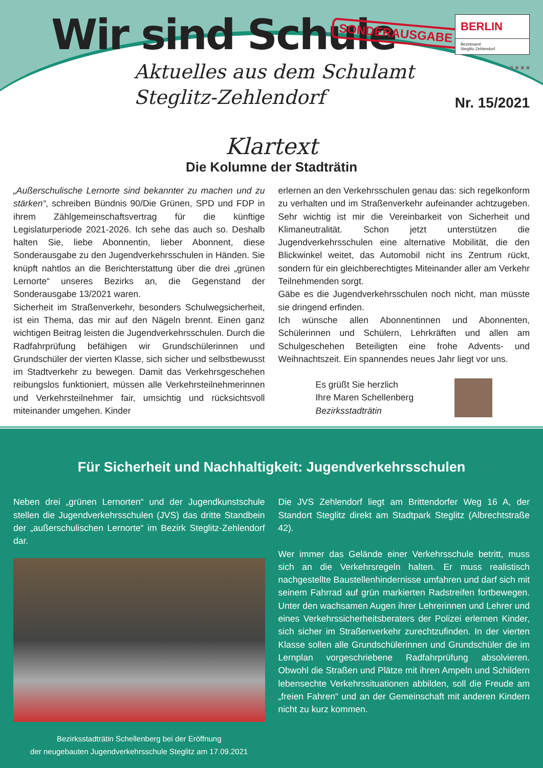Wir sind Schule SONDERAUSGABE
Aktuelles aus dem Schulamt
Steglitz-Zehlendorf
BERLIN
Bezirksamt
Steglitz-Zehlendorf
■ ■ ■ ■
Nr. 15/2021
Klartext
Die Kolumne der Stadträtin
„Außerschulische Lernorte sind bekannter zu machen und zu stärken“, schreiben Bündnis 90/Die Grünen, SPD und FDP in ihrem Zählgemeinschaftsvertrag für die künftige Legislaturperiode 2021-2026. Ich sehe das auch so. Deshalb halten Sie, liebe Abonnentin, lieber Abonnent, diese Sonderausgabe zu den Jugendverkehrsschulen in Händen. Sie knüpft nahtlos an die Berichterstattung über die drei „grünen Lernorte“ unseres Bezirks an, die Gegenstand der Sonderausgabe 13/2021 waren.
Sicherheit im Straßenverkehr, besonders Schulwegsicherheit, ist ein Thema, das mir auf den Nägeln brennt. Einen ganz wichtigen Beitrag leisten die Jugendverkehrsschulen. Durch die Radfahrprüfung befähigen wir Grundschülerinnen und Grundschüler der vierten Klasse, sich sicher und selbstbewusst im Stadtverkehr zu bewegen. Damit das Verkehrsgeschehen reibungslos funktioniert, müssen alle Verkehrsteilnehmerinnen und Verkehrsteilnehmer fair, umsichtig und rücksichtsvoll miteinander umgehen. Kinder
erlernen an den Verkehrsschulen genau das: sich regelkonform zu verhalten und im Straßenverkehr aufeinander achtzugeben. Sehr wichtig ist mir die Vereinbarkeit von Sicherheit und Klimaneutralität. Schon jetzt unterstützen die Jugendverkehrsschulen eine alternative Mobilität, die den Blickwinkel weitet, das Automobil nicht ins Zentrum rückt, sondern für ein gleichberechtigtes Miteinander aller am Verkehr Teilnehmenden sorgt.
Gäbe es die Jugendverkehrsschulen noch nicht, man müsste sie dringend erfinden.
Ich wünsche allen Abonnentinnen und Abonnenten, Schülerinnen und Schülern, Lehrkräften und allen am Schulgeschehen Beteiligten eine frohe Advents- und Weihnachtszeit. Ein spannendes neues Jahr liegt vor uns.
Es grüßt Sie herzlich
Ihre Maren Schellenberg
Bezirksstadträtin
Für Sicherheit und Nachhaltigkeit: Jugendverkehrsschulen
Neben drei „grünen Lernorten“ und der Jugendkunstschule stellen die Jugendverkehrsschulen (JVS) das dritte Standbein der „außerschulischen Lernorte“ im Bezirk Steglitz-Zehlendorf dar.
Bezirksstadträtin Schellenberg bei der Eröffnung
der neugebauten Jugendverkehrsschule Steglitz am 17.09.2021
Die JVS Zehlendorf liegt am Brittendorfer Weg 16 A, der Standort Steglitz direkt am Stadtpark Steglitz (Albrechtstraße 42).
Wer immer das Gelände einer Verkehrsschule betritt, muss sich an die Verkehrsregeln halten. Er muss realistisch nachgestellte Baustellenhindernisse umfahren und darf sich mit seinem Fahrrad auf grün markierten Radstreifen fortbewegen. Unter den wachsamen Augen ihrer Lehrerinnen und Lehrer und eines Verkehrssicherheitsberaters der Polizei erlernen Kinder, sich sicher im Straßenverkehr zurechtzufinden. In der vierten Klasse sollen alle Grundschülerinnen und Grundschüler die im Lernplan vorgeschriebene Radfahrprüfung absolvieren. Obwohl die Straßen und Plätze mit ihren Ampeln und Schildern lebensechte Verkehrssituationen abbilden, soll die Freude am „freien Fahren“ und an der Gemeinschaft mit anderen Kindern nicht zu kurz kommen.